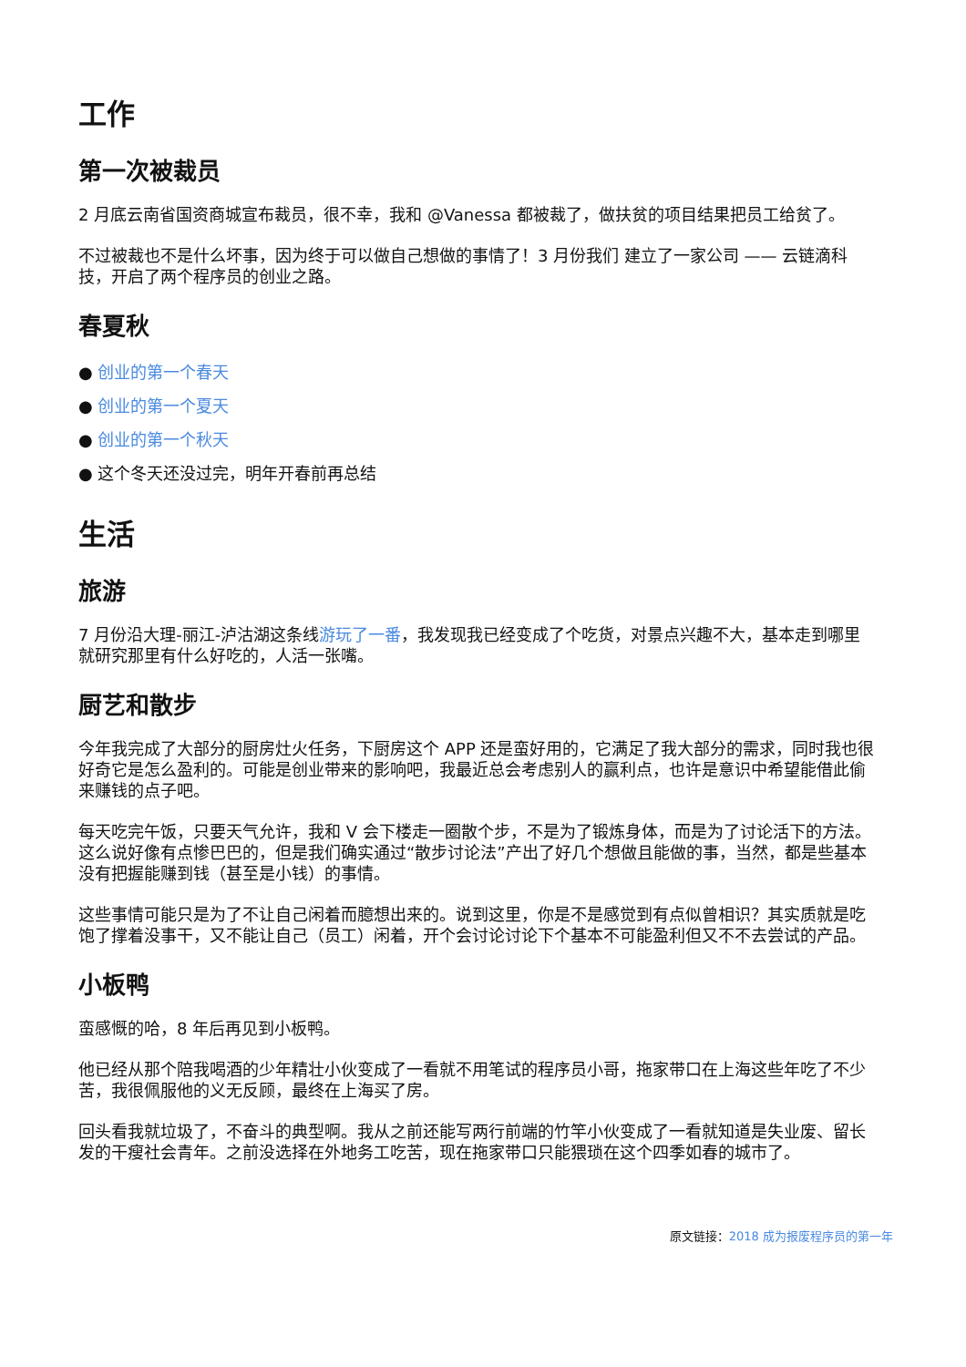工作
第一次被裁员
2 月底云南省国资商城宣布裁员，很不幸，我和 @Vanessa 都被裁了，做扶贫的项目结果把员工给贫了。
不过被裁也不是什么坏事，因为终于可以做自己想做的事情了！3 月份我们 建立了一家公司 —— 云链滴科技，开启了两个程序员的创业之路。
春夏秋
● 创业的第一个春天
● 创业的第一个夏天
● 创业的第一个秋天
● 这个冬天还没过完，明年开春前再总结
生活
旅游
7 月份沿大理-丽江-泸沽湖这条线游玩了一番，我发现我已经变成了个吃货，对景点兴趣不大，基本走到哪里就研究那里有什么好吃的，人活一张嘴。
厨艺和散步
今年我完成了大部分的厨房灶火任务，下厨房这个 APP 还是蛮好用的，它满足了我大部分的需求，同时我也很好奇它是怎么盈利的。可能是创业带来的影响吧，我最近总会考虑别人的赢利点，也许是意识中希望能借此偷来赚钱的点子吧。
每天吃完午饭，只要天气允许，我和 V 会下楼走一圈散个步，不是为了锻炼身体，而是为了讨论活下的方法。这么说好像有点惨巴巴的，但是我们确实通过“散步讨论法”产出了好几个想做且能做的事，当然，都是些基本没有把握能赚到钱（甚至是小钱）的事情。
这些事情可能只是为了不让自己闲着而臆想出来的。说到这里，你是不是感觉到有点似曾相识？其实质就是吃饱了撑着没事干，又不能让自己（员工）闲着，开个会讨论讨论下个基本不可能盈利但又不不去尝试的产品。
小板鸭
蛮感慨的哈，8 年后再见到小板鸭。
他已经从那个陪我喝酒的少年精壮小伙变成了一看就不用笔试的程序员小哥，拖家带口在上海这些年吃了不少苦，我很佩服他的义无反顾，最终在上海买了房。
回头看我就垃圾了，不奋斗的典型啊。我从之前还能写两行前端的竹竿小伙变成了一看就知道是失业废、留长发的干瘦社会青年。之前没选择在外地务工吃苦，现在拖家带口只能猥琐在这个四季如春的城市了。
原文链接：2018 成为报废程序员的第一年